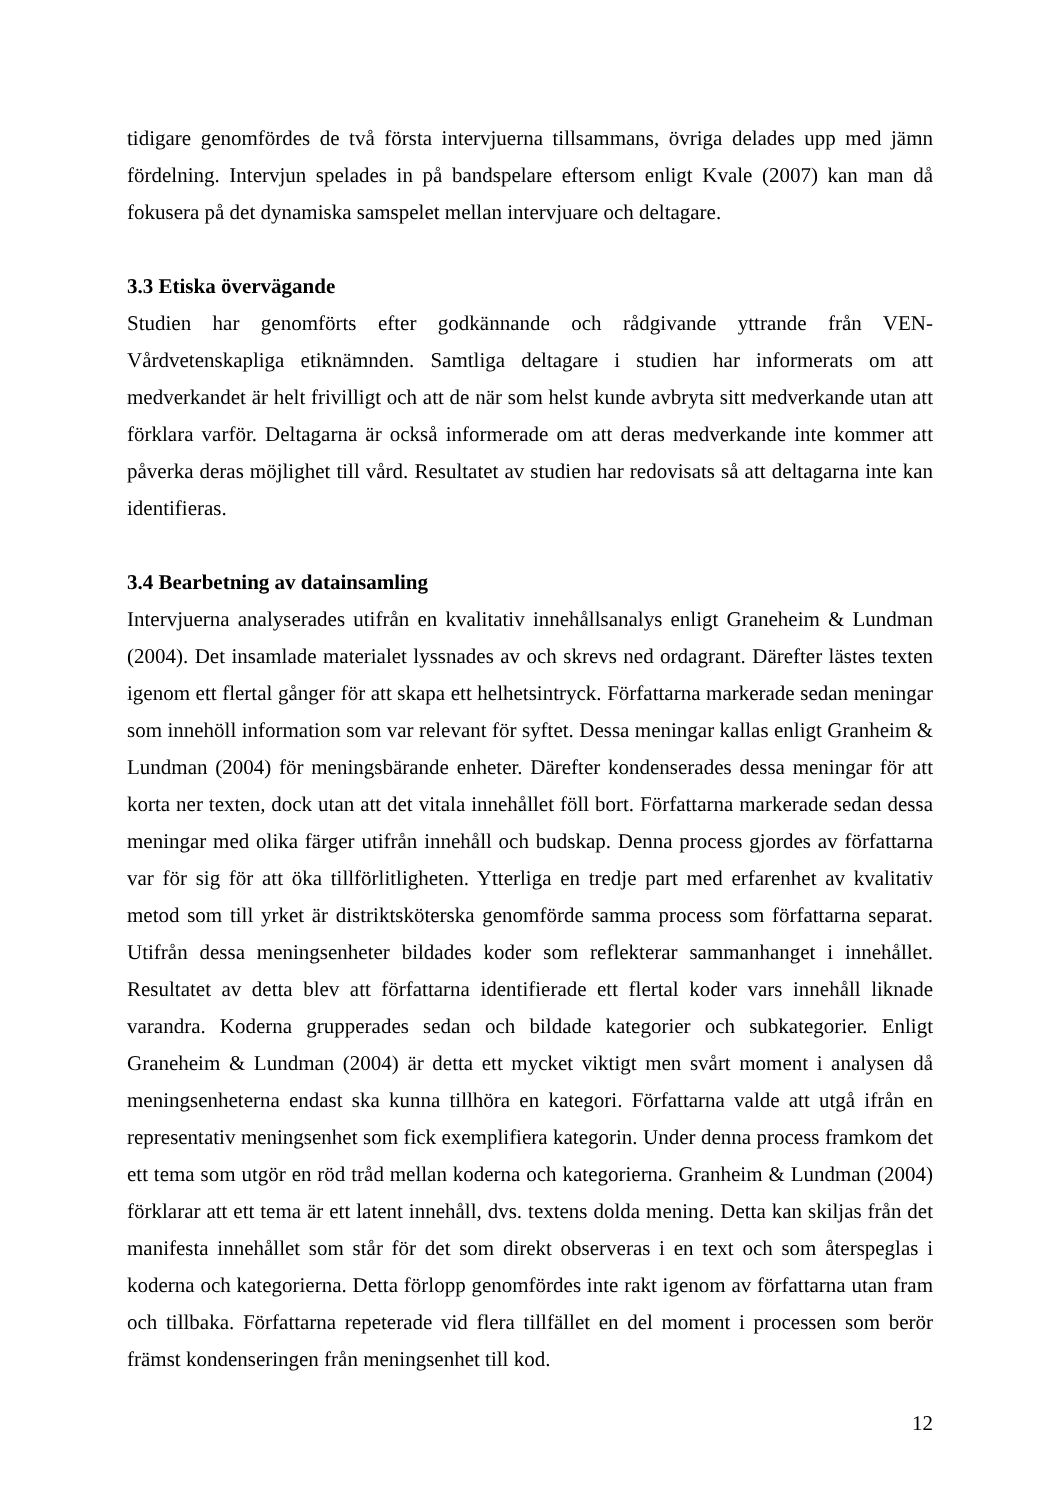tidigare genomfördes de två första intervjuerna tillsammans, övriga delades upp med jämn fördelning. Intervjun spelades in på bandspelare eftersom enligt Kvale (2007) kan man då fokusera på det dynamiska samspelet mellan intervjuare och deltagare.
3.3 Etiska övervägande
Studien har genomförts efter godkännande och rådgivande yttrande från VEN-Vårdvetenskapliga etiknämnden. Samtliga deltagare i studien har informerats om att medverkandet är helt frivilligt och att de när som helst kunde avbryta sitt medverkande utan att förklara varför. Deltagarna är också informerade om att deras medverkande inte kommer att påverka deras möjlighet till vård. Resultatet av studien har redovisats så att deltagarna inte kan identifieras.
3.4 Bearbetning av datainsamling
Intervjuerna analyserades utifrån en kvalitativ innehållsanalys enligt Graneheim & Lundman (2004). Det insamlade materialet lyssnades av och skrevs ned ordagrant. Därefter lästes texten igenom ett flertal gånger för att skapa ett helhetsintryck. Författarna markerade sedan meningar som innehöll information som var relevant för syftet. Dessa meningar kallas enligt Granheim & Lundman (2004) för meningsbärande enheter. Därefter kondenserades dessa meningar för att korta ner texten, dock utan att det vitala innehållet föll bort. Författarna markerade sedan dessa meningar med olika färger utifrån innehåll och budskap. Denna process gjordes av författarna var för sig för att öka tillförlitligheten. Ytterliga en tredje part med erfarenhet av kvalitativ metod som till yrket är distriktsköterska genomförde samma process som författarna separat. Utifrån dessa meningsenheter bildades koder som reflekterar sammanhanget i innehållet. Resultatet av detta blev att författarna identifierade ett flertal koder vars innehåll liknade varandra. Koderna grupperades sedan och bildade kategorier och subkategorier. Enligt Graneheim & Lundman (2004) är detta ett mycket viktigt men svårt moment i analysen då meningsenheterna endast ska kunna tillhöra en kategori. Författarna valde att utgå ifrån en representativ meningsenhet som fick exemplifiera kategorin. Under denna process framkom det ett tema som utgör en röd tråd mellan koderna och kategorierna. Granheim & Lundman (2004) förklarar att ett tema är ett latent innehåll, dvs. textens dolda mening. Detta kan skiljas från det manifesta innehållet som står för det som direkt observeras i en text och som återspeglas i koderna och kategorierna. Detta förlopp genomfördes inte rakt igenom av författarna utan fram och tillbaka. Författarna repeterade vid flera tillfället en del moment i processen som berör främst kondenseringen från meningsenhet till kod.
12